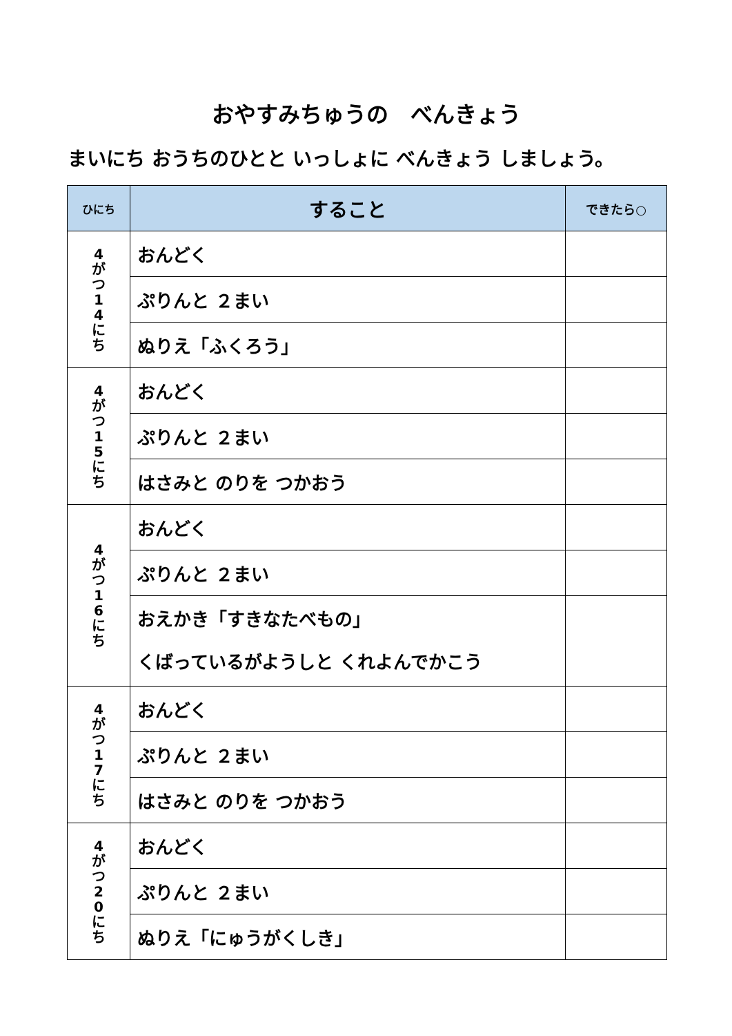おやすみちゅうの　べんきょう
まいにち おうちのひとと いっしょに べんきょう しましょう。
| ひにち | すること | できたら○ |
| --- | --- | --- |
| 4 が つ 1 4 に ち | おんどく | |
| | ぷりんと ２まい | |
| | ぬりえ「ふくろう」 | |
| 4 が つ 1 5 に ち | おんどく | |
| | ぷりんと ２まい | |
| | はさみと のりを つかおう | |
| 4 が つ 1 6 に ち | おんどく | |
| | ぷりんと ２まい | |
| | おえかき「すきなたべもの」 くばっているがようしと くれよんでかこう | |
| 4 が つ 1 7 に ち | おんどく | |
| | ぷりんと ２まい | |
| | はさみと のりを つかおう | |
| 4 が つ 2 0 に ち | おんどく | |
| | ぷりんと ２まい | |
| | ぬりえ「にゅうがくしき」 | |